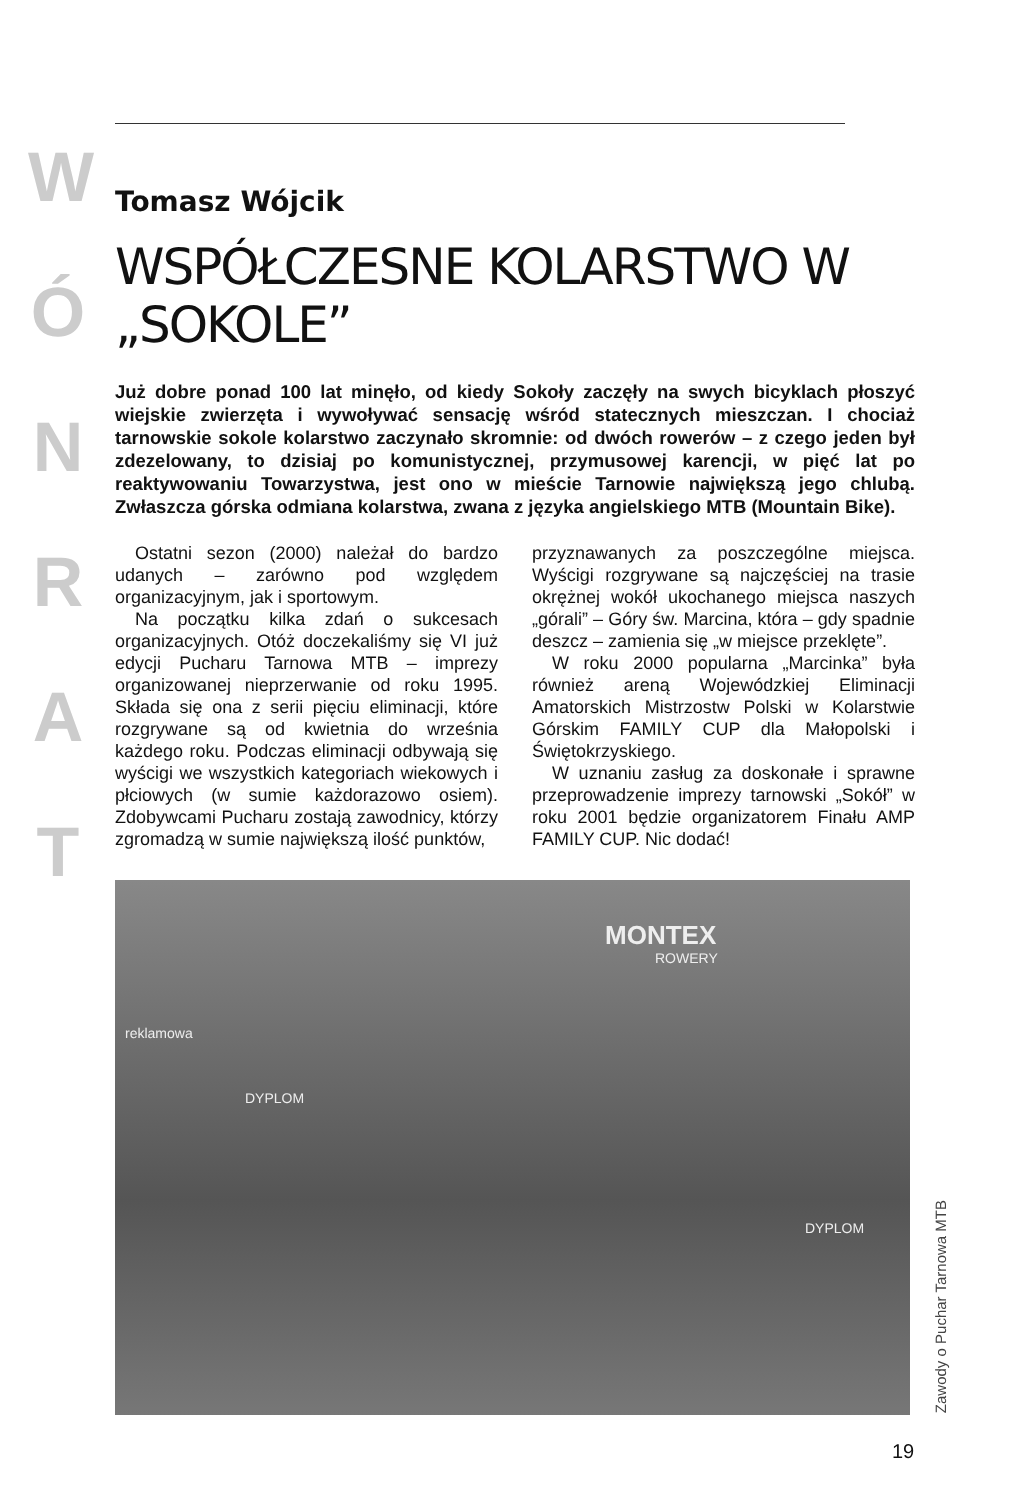W
Ó
N
R
A
T
Tomasz Wójcik
WSPÓŁCZESNE KOLARSTWO W „SOKOLE”
Już dobre ponad 100 lat minęło, od kiedy Sokoły zaczęły na swych bicyklach płoszyć wiejskie zwierzęta i wywoływać sensację wśród statecznych mieszczan. I chociaż tarnowskie sokole kolarstwo zaczynało skromnie: od dwóch rowerów – z czego jeden był zdezelowany, to dzisiaj po komunistycznej, przymusowej karencji, w pięć lat po reaktywowaniu Towarzystwa, jest ono w mieście Tarnowie największą jego chlubą. Zwłaszcza górska odmiana kolarstwa, zwana z języka angielskiego MTB (Mountain Bike).
Ostatni sezon (2000) należał do bardzo udanych – zarówno pod względem organizacyjnym, jak i sportowym.
Na początku kilka zdań o sukcesach organizacyjnych. Otóż doczekaliśmy się VI już edycji Pucharu Tarnowa MTB – imprezy organizowanej nieprzerwanie od roku 1995. Składa się ona z serii pięciu eliminacji, które rozgrywane są od kwietnia do września każdego roku. Podczas eliminacji odbywają się wyścigi we wszystkich kategoriach wiekowych i płciowych (w sumie każdorazowo osiem). Zdobywcami Pucharu zostają zawodnicy, którzy zgromadzą w sumie największą ilość punktów,
przyznawanych za poszczególne miejsca. Wyścigi rozgrywane są najczęściej na trasie okrężnej wokół ukochanego miejsca naszych „górali” – Góry św. Marcina, która – gdy spadnie deszcz – zamienia się „w miejsce przeklęte”.
W roku 2000 popularna „Marcinka” była również areną Wojewódzkiej Eliminacji Amatorskich Mistrzostw Polski w Kolarstwie Górskim FAMILY CUP dla Małopolski i Świętokrzyskiego.
W uznaniu zasług za doskonałe i sprawne przeprowadzenie imprezy tarnowski „Sokół” w roku 2001 będzie organizatorem Finału AMP FAMILY CUP. Nic dodać!
reklamowa
MONTEX
ROWERY
DYPLOM
DYPLOM
Zawody o Puchar Tarnowa MTB
19